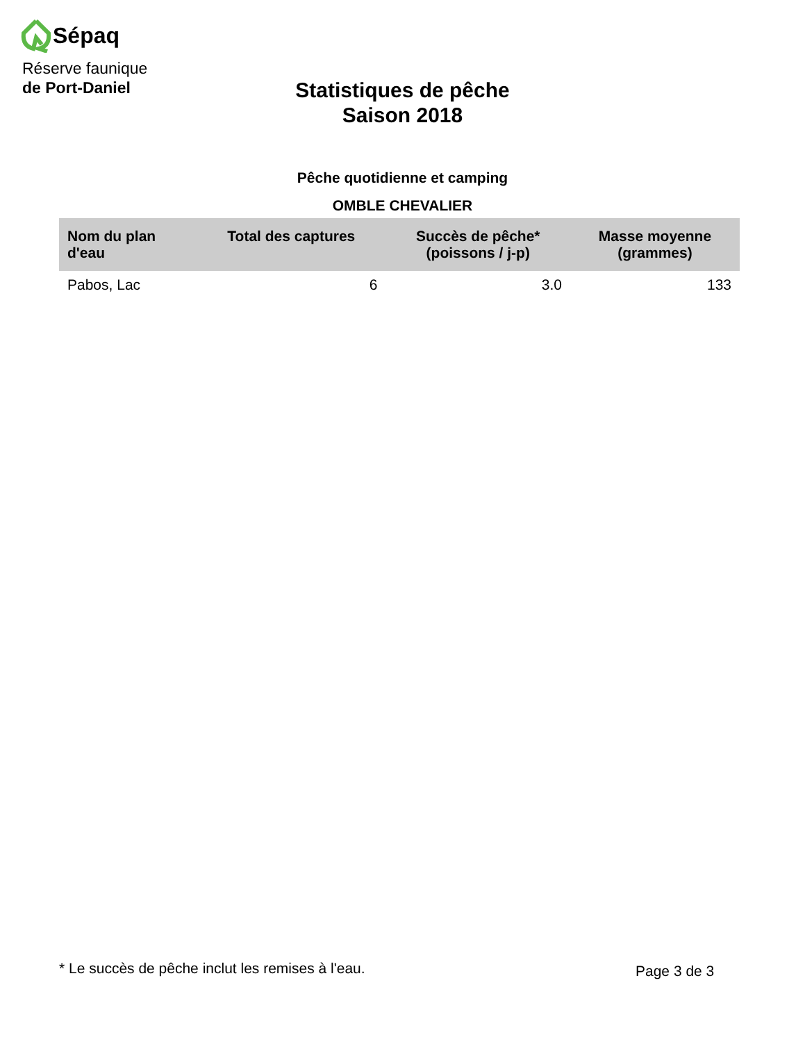Sépaq
Réserve faunique
de Port-Daniel
Statistiques de pêche
Saison 2018
Pêche quotidienne et camping
OMBLE CHEVALIER
| Nom du plan d'eau | Total des captures | Succès de pêche* (poissons / j-p) | Masse moyenne (grammes) |
| --- | --- | --- | --- |
| Pabos, Lac | 6 | 3.0 | 133 |
* Le succès de pêche inclut les remises à l'eau.
Page 3 de 3